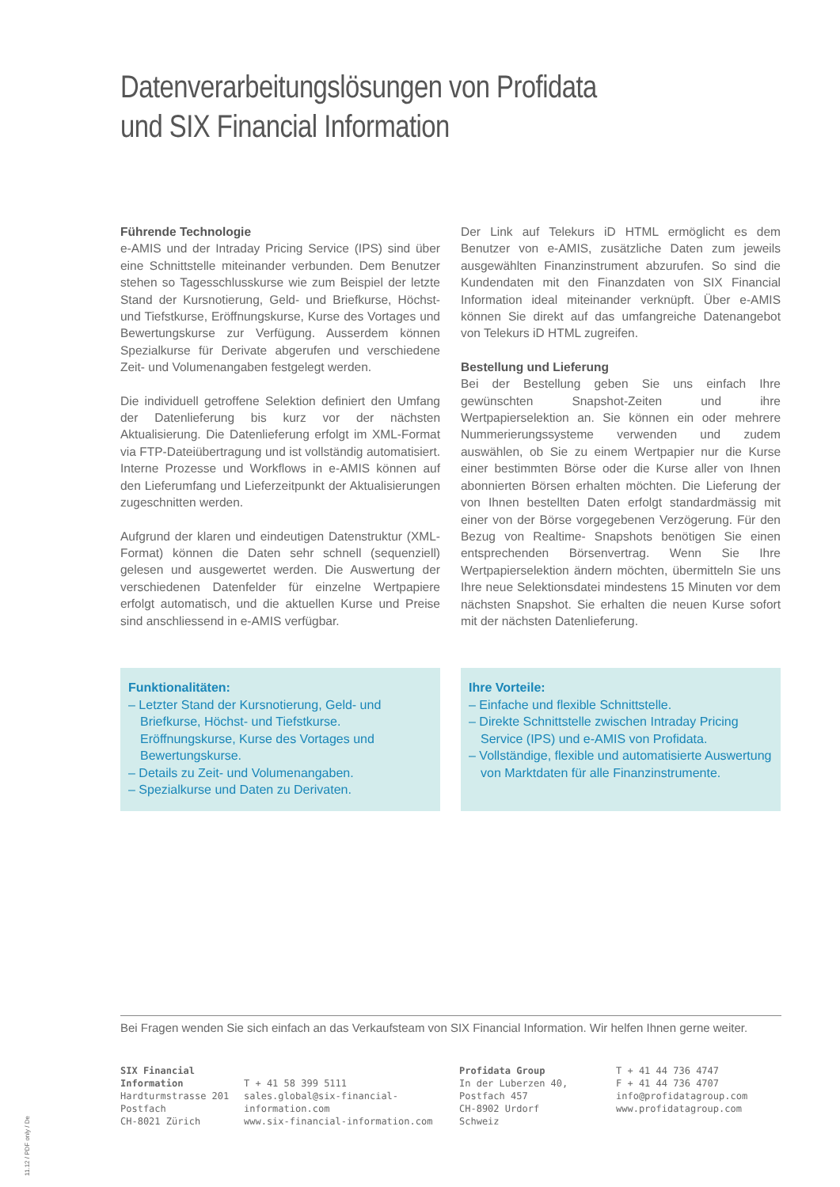Datenverarbeitungslösungen von Profidata
und SIX Financial Information
Führende Technologie
e-AMIS und der Intraday Pricing Service (IPS) sind über eine Schnittstelle miteinander verbunden. Dem Benutzer stehen so Tagesschlusskurse wie zum Beispiel der letzte Stand der Kursnotierung, Geld- und Briefkurse, Höchst- und Tiefstkurse, Eröffnungskurse, Kurse des Vortages und Bewertungskurse zur Verfügung. Ausserdem können Spezialkurse für Derivate abgerufen und verschiedene Zeit- und Volumenangaben festgelegt werden.
Die individuell getroffene Selektion definiert den Umfang der Datenlieferung bis kurz vor der nächsten Aktualisierung. Die Datenlieferung erfolgt im XML-Format via FTP-Dateiübertragung und ist vollständig automatisiert. Interne Prozesse und Workflows in e-AMIS können auf den Lieferumfang und Lieferzeitpunkt der Aktualisierungen zugeschnitten werden.
Aufgrund der klaren und eindeutigen Datenstruktur (XML-Format) können die Daten sehr schnell (sequenziell) gelesen und ausgewertet werden. Die Auswertung der verschiedenen Datenfelder für einzelne Wertpapiere erfolgt automatisch, und die aktuellen Kurse und Preise sind anschliessend in e-AMIS verfügbar.
Der Link auf Telekurs iD HTML ermöglicht es dem Benutzer von e-AMIS, zusätzliche Daten zum jeweils ausgewählten Finanzinstrument abzurufen. So sind die Kundendaten mit den Finanzdaten von SIX Financial Information ideal miteinander verknüpft. Über e-AMIS können Sie direkt auf das umfangreiche Datenangebot von Telekurs iD HTML zugreifen.
Bestellung und Lieferung
Bei der Bestellung geben Sie uns einfach Ihre gewünschten Snapshot-Zeiten und ihre Wertpapierselektion an. Sie können ein oder mehrere Nummerierungssysteme verwenden und zudem auswählen, ob Sie zu einem Wertpapier nur die Kurse einer bestimmten Börse oder die Kurse aller von Ihnen abonnierten Börsen erhalten möchten. Die Lieferung der von Ihnen bestellten Daten erfolgt standardmässig mit einer von der Börse vorgegebenen Verzögerung. Für den Bezug von Realtime- Snapshots benötigen Sie einen entsprechenden Börsenvertrag. Wenn Sie Ihre Wertpapierselektion ändern möchten, übermitteln Sie uns Ihre neue Selektionsdatei mindestens 15 Minuten vor dem nächsten Snapshot. Sie erhalten die neuen Kurse sofort mit der nächsten Datenlieferung.
Funktionalitäten:
– Letzter Stand der Kursnotierung, Geld- und Briefkurse, Höchst- und Tiefstkurse. Eröffnungskurse, Kurse des Vortages und Bewertungskurse.
– Details zu Zeit- und Volumenangaben.
– Spezialkurse und Daten zu Derivaten.
Ihre Vorteile:
– Einfache und flexible Schnittstelle.
– Direkte Schnittstelle zwischen Intraday Pricing Service (IPS) und e-AMIS von Profidata.
– Vollständige, flexible und automatisierte Auswertung von Marktdaten für alle Finanzinstrumente.
Bei Fragen wenden Sie sich einfach an das Verkaufsteam von SIX Financial Information. Wir helfen Ihnen gerne weiter.
SIX Financial Information
Hardturmstrasse 201
Postfach
CH-8021 Zürich
T + 41 58 399 5111
sales.global@six-financial-information.com
www.six-financial-information.com
Profidata Group
In der Luberzen 40, Postfach 457
CH-8902 Urdorf
Schweiz
T + 41 44 736 4747
F + 41 44 736 4707
info@profidatagroup.com
www.profidatagroup.com
11.12 / PDF only / De